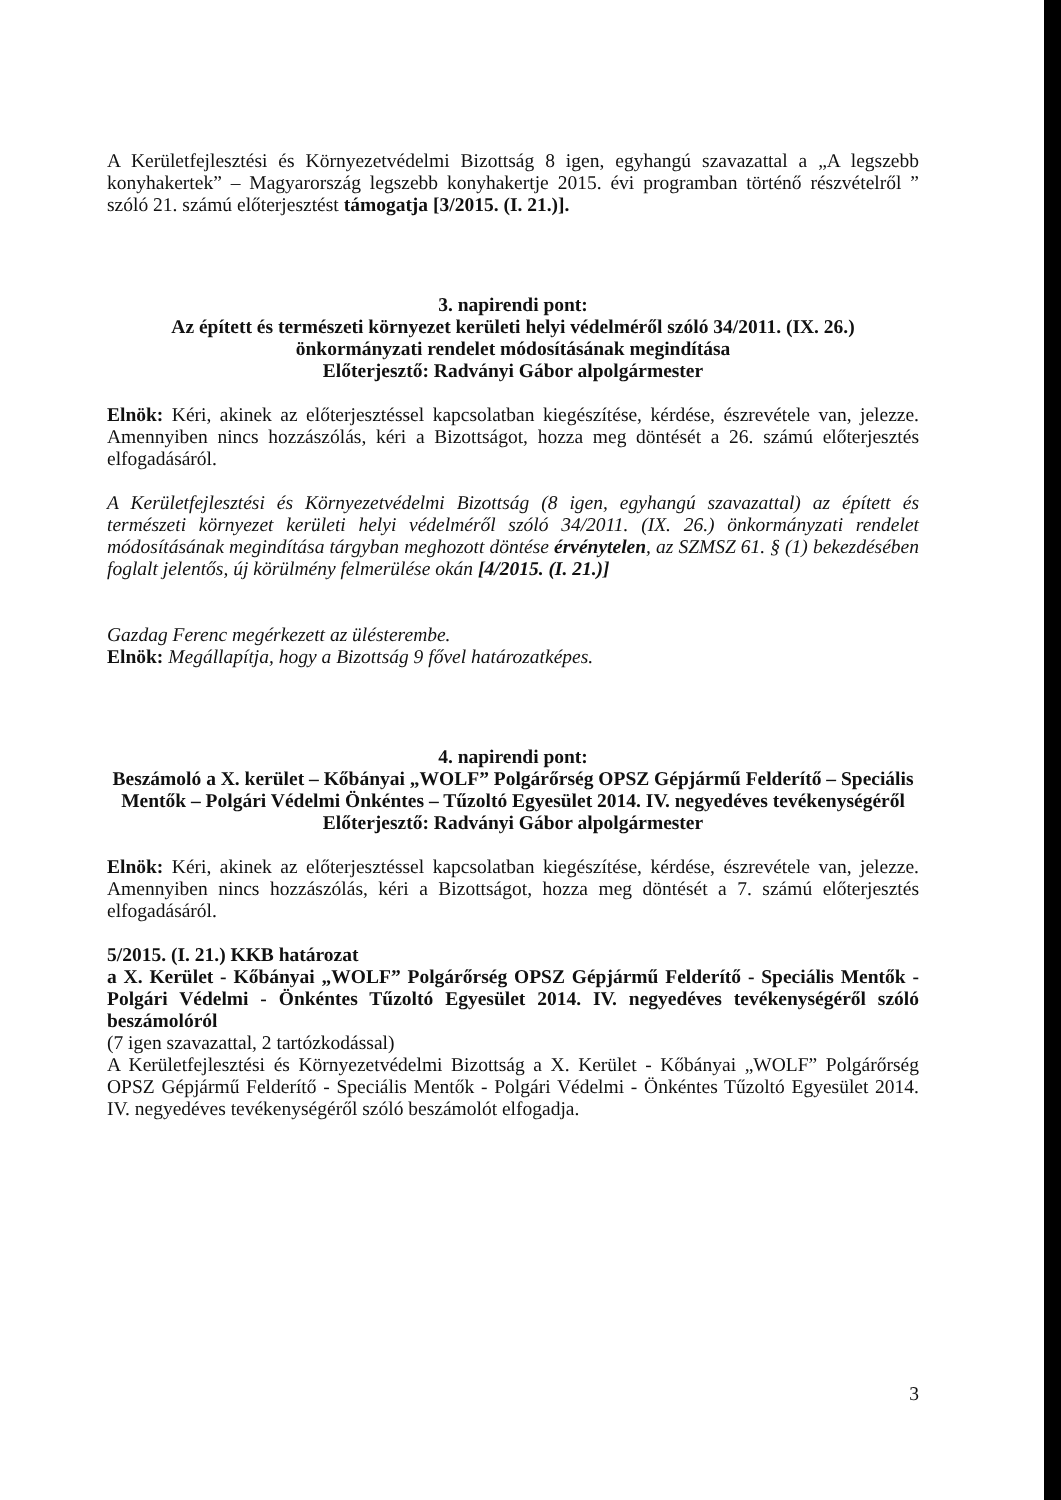A Kerületfejlesztési és Környezetvédelmi Bizottság 8 igen, egyhangú szavazattal a „A legszebb konyhakertek” – Magyarország legszebb konyhakertje 2015. évi programban történő részvételről ” szóló 21. számú előterjesztést támogatja [3/2015. (I. 21.)].
3. napirendi pont:
Az épített és természeti környezet kerületi helyi védelméről szóló 34/2011. (IX. 26.) önkormányzati rendelet módosításának megindítása
Előterjesztő: Radványi Gábor alpolgármester
Elnök: Kéri, akinek az előterjesztéssel kapcsolatban kiegészítése, kérdése, észrevétele van, jelezze. Amennyiben nincs hozzászólás, kéri a Bizottságot, hozza meg döntését a 26. számú előterjesztés elfogadásáról.
A Kerületfejlesztési és Környezetvédelmi Bizottság (8 igen, egyhangú szavazattal) az épített és természeti környezet kerületi helyi védelméről szóló 34/2011. (IX. 26.) önkormányzati rendelet módosításának megindítása tárgyban meghozott döntése érvénytelen, az SZMSZ 61. § (1) bekezdésében foglalt jelentős, új körülmény felmerülése okán [4/2015. (I. 21.)]
Gazdag Ferenc megérkezett az ülésterembe.
Elnök: Megállapítja, hogy a Bizottság 9 fővel határozatképes.
4. napirendi pont:
Beszámoló a X. kerület – Kőbányai „WOLF” Polgárőrség OPSZ Gépjármű Felderítő – Speciális Mentők – Polgári Védelmi Önkéntes – Tűzoltó Egyesület 2014. IV. negyedéves tevékenységéről
Előterjesztő: Radványi Gábor alpolgármester
Elnök: Kéri, akinek az előterjesztéssel kapcsolatban kiegészítése, kérdése, észrevétele van, jelezze. Amennyiben nincs hozzászólás, kéri a Bizottságot, hozza meg döntését a 7. számú előterjesztés elfogadásáról.
5/2015. (I. 21.) KKB határozat
a X. Kerület - Kőbányai „WOLF” Polgárőrség OPSZ Gépjármű Felderítő - Speciális Mentők - Polgári Védelmi - Önkéntes Tűzoltó Egyesület 2014. IV. negyedéves tevékenységéről szóló beszámolóról
(7 igen szavazattal, 2 tartózkodással)
A Kerületfejlesztési és Környezetvédelmi Bizottság a X. Kerület - Kőbányai „WOLF” Polgárőrség OPSZ Gépjármű Felderítő - Speciális Mentők - Polgári Védelmi - Önkéntes Tűzoltó Egyesület 2014. IV. negyedéves tevékenységéről szóló beszámolót elfogadja.
3